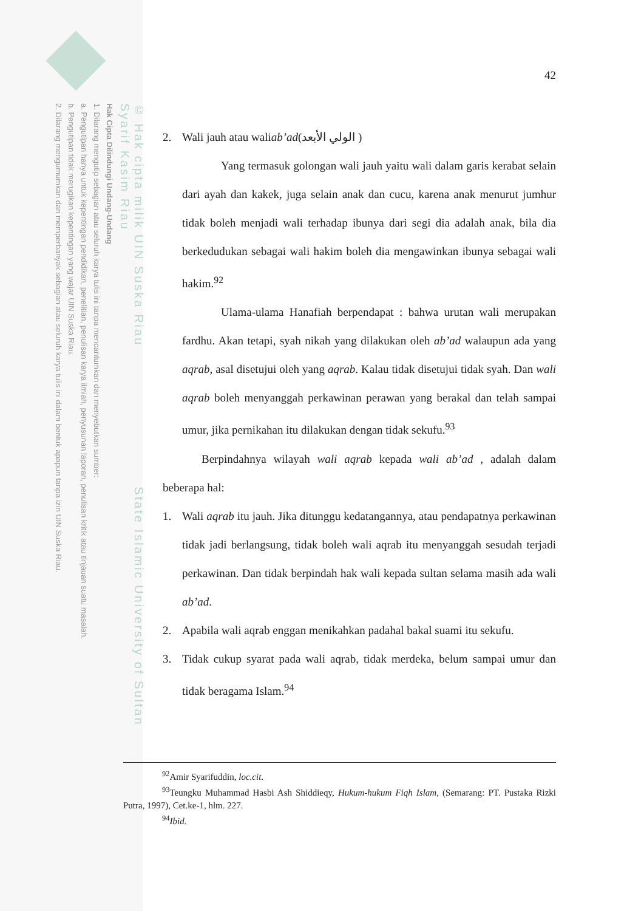© Hak cipta milik UIN Suska Riau State Islamic University of Sultan Syarif Kasim Riau
Hak Cipta Dilindungi Undang-Undang
1. Dilarang mengutip sebagian atau seluruh karya tulis ini tanpa mencantumkan dan menyebutkan sumber:
a. Pengutipan hanya untuk kepentingan pendidikan, penelitian, penulisan karya ilmiah, penyusunan laporan, penulisan kritik atau tinjauan suatu masalah.
b. Pengutipan tidak merugikan kepentingan yang wajar UIN Suska Riau.
2. Dilarang mengumumkan dan memperbanyak sebagian atau seluruh karya tulis ini dalam bentuk apapun tanpa izin UIN Suska Riau.
42
2. Wali jauh atau wali ab’ad (الولي الأبعد )
Yang termasuk golongan wali jauh yaitu wali dalam garis kerabat selain dari ayah dan kakek, juga selain anak dan cucu, karena anak menurut jumhur tidak boleh menjadi wali terhadap ibunya dari segi dia adalah anak, bila dia berkedudukan sebagai wali hakim boleh dia mengawinkan ibunya sebagai wali hakim.<sup>92</sup>
Ulama-ulama Hanafiah berpendapat : bahwa urutan wali merupakan fardhu. Akan tetapi, syah nikah yang dilakukan oleh ab’ad walaupun ada yang aqrab, asal disetujui oleh yang aqrab. Kalau tidak disetujui tidak syah. Dan wali aqrab boleh menyanggah perkawinan perawan yang berakal dan telah sampai umur, jika pernikahan itu dilakukan dengan tidak sekufu.<sup>93</sup>
Berpindahnya wilayah wali aqrab kepada wali ab’ad , adalah dalam beberapa hal:
1. Wali aqrab itu jauh. Jika ditunggu kedatangannya, atau pendapatnya perkawinan tidak jadi berlangsung, tidak boleh wali aqrab itu menyanggah sesudah terjadi perkawinan. Dan tidak berpindah hak wali kepada sultan selama masih ada wali ab’ad.
2. Apabila wali aqrab enggan menikahkan padahal bakal suami itu sekufu.
3. Tidak cukup syarat pada wali aqrab, tidak merdeka, belum sampai umur dan tidak beragama Islam.<sup>94</sup>
<sup>92</sup> Amir Syarifuddin, loc.cit.
<sup>93</sup> Teungku Muhammad Hasbi Ash Shiddieqy, Hukum-hukum Fiqh Islam, (Semarang: PT. Pustaka Rizki Putra, 1997), Cet.ke-1, hlm. 227.
<sup>94</sup> Ibid.